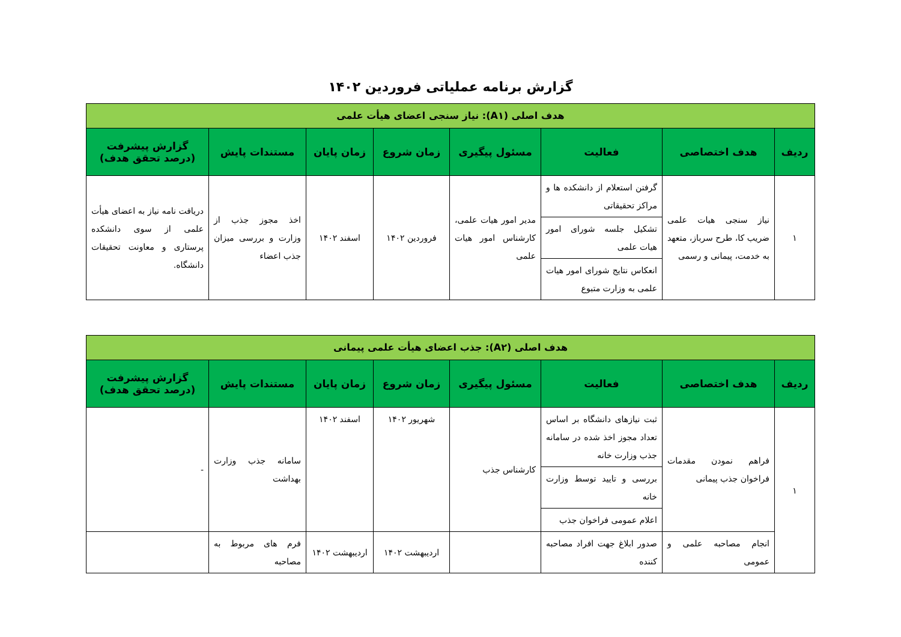گزارش برنامه عملیاتی فروردین ۱۴۰۲
| هدف اصلی (A۱): نیاز سنجی اعضای هیأت علمی | | | | | | | |
| ردیف | هدف اختصاصی | فعالیت | مسئول پیگیری | زمان شروع | زمان پایان | مستندات پایش | گزارش پیشرفت (درصد تحقق هدف) |
| ۱ | نیاز سنجی هیات علمی ضریب کا، طرح سرباز، متعهد به خدمت، پیمانی و رسمی | گرفتن استعلام از دانشکده ها و مراکز تحقیقاتی | مدیر امور هیات علمی، کارشناس امور هیات علمی | فروردین ۱۴۰۲ | اسفند ۱۴۰۲ | اخذ مجوز جذب از وزارت و بررسی میزان جذب اعضاء | دریافت نامه نیاز به اعضای هیأت علمی از سوی دانشکده پرستاری و معاونت تحقیقات دانشگاه. |
| | | تشکیل جلسه شورای امور هیات علمی | | | | | |
| | | انعکاس نتایج شورای امور هیات علمی به وزارت متبوع | | | | | |
| هدف اصلی (A۲): جذب اعضای هیأت علمی پیمانی | | | | | | | |
| ردیف | هدف اختصاصی | فعالیت | مسئول پیگیری | زمان شروع | زمان پایان | مستندات پایش | گزارش پیشرفت (درصد تحقق هدف) |
| ۱ | فراهم نمودن مقدمات فراخوان جذب پیمانی | ثبت نیازهای دانشگاه بر اساس تعداد مجوز اخذ شده در سامانه جذب وزارت خانه | کارشناس جذب | شهریور ۱۴۰۲ | اسفند ۱۴۰۲ | سامانه جذب وزارت بهداشت | - |
| | | بررسی و تایید توسط وزارت خانه | | | | | |
| | | اعلام عمومی فراخوان جذب | | | | | |
| | انجام مصاحبه علمی و عمومی | صدور ابلاغ جهت افراد مصاحبه کننده | | اردیبهشت ۱۴۰۲ | اردیبهشت ۱۴۰۲ | فرم های مربوط به مصاحبه | |